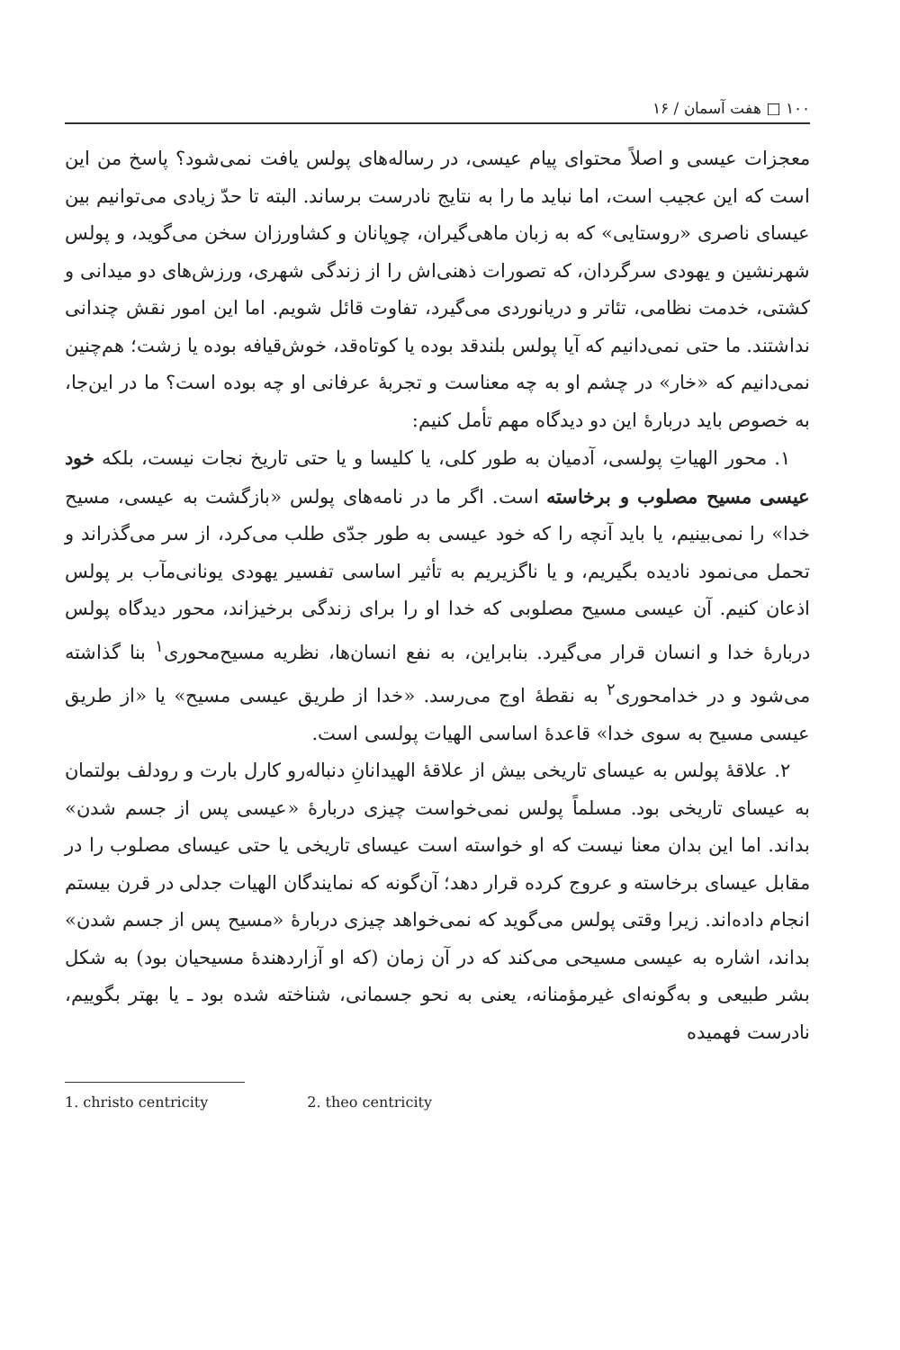۱۰۰ □ هفت آسمان / ۱۶
معجزات عیسی و اصلاً محتوای پیام عیسی، در رساله‌های پولس یافت نمی‌شود؟ پاسخ من این است که این عجیب است، اما نباید ما را به نتایج نادرست برساند. البته تا حدّ زیادی می‌توانیم بین عیسای ناصری «روستایی» که به زبان ماهی‌گیران، چوپانان و کشاورزان سخن می‌گوید، و پولس شهرنشین و یهودی سرگردان، که تصورات ذهنی‌اش را از زندگی شهری، ورزش‌های دو میدانی و کشتی، خدمت نظامی، تئاتر و دریانوردی می‌گیرد، تفاوت قائل شویم. اما این امور نقش چندانی نداشتند. ما حتی نمی‌دانیم که آیا پولس بلندقد بوده یا کوتاه‌قد، خوش‌قیافه بوده یا زشت؛ هم‌چنین نمی‌دانیم که «خار» در چشم او به چه معناست و تجربهٔ عرفانی او چه بوده است؟ ما در این‌جا، به خصوص باید دربارهٔ این دو دیدگاه مهم تأمل کنیم:
۱. محور الهیاتِ پولسی، آدمیان به طور کلی، یا کلیسا و یا حتی تاریخ نجات نیست، بلکه خود عیسی مسیح مصلوب و برخاسته است. اگر ما در نامه‌های پولس «بازگشت به عیسی، مسیح خدا» را نمی‌بینیم، یا باید آنچه را که خود عیسی به طور جدّی طلب می‌کرد، از سر می‌گذراند و تحمل می‌نمود نادیده بگیریم، و یا ناگزیریم به تأثیر اساسی تفسیر یهودی یونانی‌مآب بر پولس اذعان کنیم. آن عیسی مسیح مصلوبی که خدا او را برای زندگی برخیزاند، محور دیدگاه پولس دربارهٔ خدا و انسان قرار می‌گیرد. بنابراین، به نفع انسان‌ها، نظریه مسیح‌محوری<sup>۱</sup> بنا گذاشته می‌شود و در خدامحوری<sup>۲</sup> به نقطهٔ اوج می‌رسد. «خدا از طریق عیسی مسیح» یا «از طریق عیسی مسیح به سوی خدا» قاعدهٔ اساسی الهیات پولسی است.
۲. علاقهٔ پولس به عیسای تاریخی بیش از علاقهٔ الهیدانانِ دنباله‌رو کارل بارت و رودلف بولتمان به عیسای تاریخی بود. مسلماً پولس نمی‌خواست چیزی دربارهٔ «عیسی پس از جسم شدن» بداند. اما این بدان معنا نیست که او خواسته است عیسای تاریخی یا حتی عیسای مصلوب را در مقابل عیسای برخاسته و عروج کرده قرار دهد؛ آن‌گونه که نمایندگان الهیات جدلی در قرن بیستم انجام داده‌اند. زیرا وقتی پولس می‌گوید که نمی‌خواهد چیزی دربارهٔ «مسیح پس از جسم شدن» بداند، اشاره به عیسی مسیحی می‌کند که در آن زمان (که او آزاردهندهٔ مسیحیان بود) به شکل بشر طبیعی و به‌گونه‌ای غیرمؤمنانه، یعنی به نحو جسمانی، شناخته شده بود ـ یا بهتر بگوییم، نادرست فهمیده
1. christo centricity 2. theo centricity